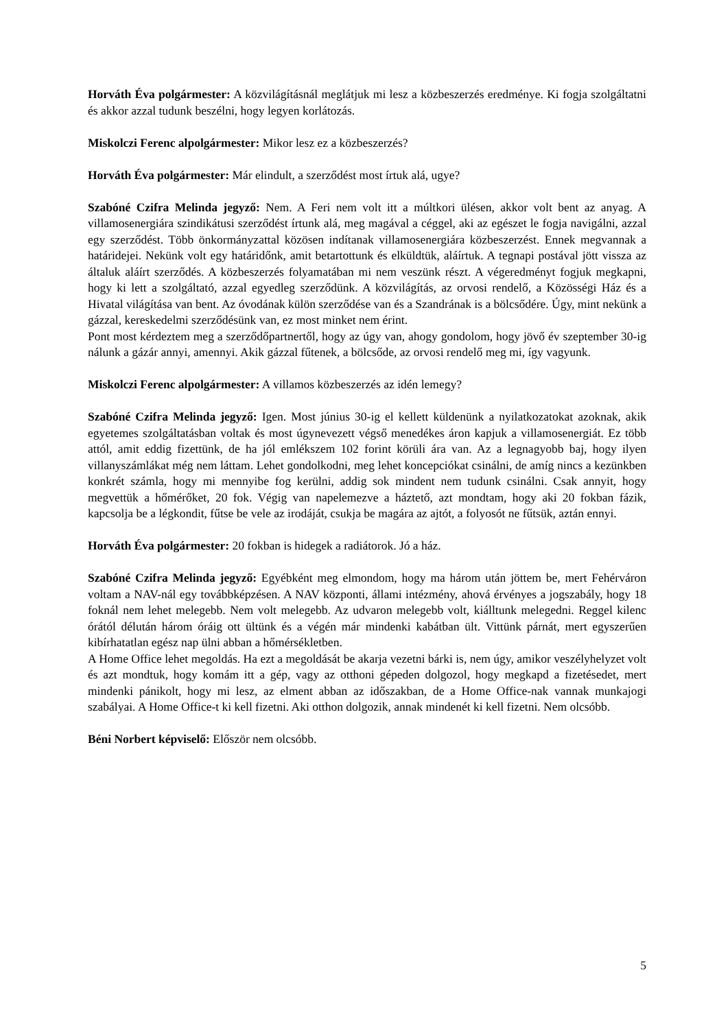Horváth Éva polgármester: A közvilágításnál meglátjuk mi lesz a közbeszerzés eredménye. Ki fogja szolgáltatni és akkor azzal tudunk beszélni, hogy legyen korlátozás.
Miskolczi Ferenc alpolgármester: Mikor lesz ez a közbeszerzés?
Horváth Éva polgármester: Már elindult, a szerződést most írtuk alá, ugye?
Szabóné Czifra Melinda jegyző: Nem. A Feri nem volt itt a múltkori ülésen, akkor volt bent az anyag. A villamosenergiára szindikátusi szerződést írtunk alá, meg magával a céggel, aki az egészet le fogja navigálni, azzal egy szerződést. Több önkormányzattal közösen indítanak villamosenergiára közbeszerzést. Ennek megvannak a határidejei. Nekünk volt egy határidőnk, amit betartottunk és elküldtük, aláírtuk. A tegnapi postával jött vissza az általuk aláírt szerződés. A közbeszerzés folyamatában mi nem veszünk részt. A végeredményt fogjuk megkapni, hogy ki lett a szolgáltató, azzal egyedleg szerződünk. A közvilágítás, az orvosi rendelő, a Közösségi Ház és a Hivatal világítása van bent. Az óvodának külön szerződése van és a Szandrának is a bölcsődére. Úgy, mint nekünk a gázzal, kereskedelmi szerződésünk van, ez most minket nem érint.
Pont most kérdeztem meg a szerződőpartnertől, hogy az úgy van, ahogy gondolom, hogy jövő év szeptember 30-ig nálunk a gázár annyi, amennyi. Akik gázzal fűtenek, a bölcsőde, az orvosi rendelő meg mi, így vagyunk.
Miskolczi Ferenc alpolgármester: A villamos közbeszerzés az idén lemegy?
Szabóné Czifra Melinda jegyző: Igen. Most június 30-ig el kellett küldenünk a nyilatkozatokat azoknak, akik egyetemes szolgáltatásban voltak és most úgynevezett végső menedékes áron kapjuk a villamosenergiát. Ez több attól, amit eddig fizettünk, de ha jól emlékszem 102 forint körüli ára van. Az a legnagyobb baj, hogy ilyen villanyszámlákat még nem láttam. Lehet gondolkodni, meg lehet koncepciókat csinálni, de amíg nincs a kezünkben konkrét számla, hogy mi mennyibe fog kerülni, addig sok mindent nem tudunk csinálni. Csak annyit, hogy megvettük a hőmérőket, 20 fok. Végig van napelemezve a háztető, azt mondtam, hogy aki 20 fokban fázik, kapcsolja be a légkondit, fűtse be vele az irodáját, csukja be magára az ajtót, a folyosót ne fűtsük, aztán ennyi.
Horváth Éva polgármester: 20 fokban is hidegek a radiátorok. Jó a ház.
Szabóné Czifra Melinda jegyző: Egyébként meg elmondom, hogy ma három után jöttem be, mert Fehérváron voltam a NAV-nál egy továbbképzésen. A NAV központi, állami intézmény, ahová érvényes a jogszabály, hogy 18 foknál nem lehet melegebb. Nem volt melegebb. Az udvaron melegebb volt, kiálltunk melegedni. Reggel kilenc órától délután három óráig ott ültünk és a végén már mindenki kabátban ült. Vittünk párnát, mert egyszerűen kibírhatatlan egész nap ülni abban a hőmérsékletben.
A Home Office lehet megoldás. Ha ezt a megoldását be akarja vezetni bárki is, nem úgy, amikor veszélyhelyzet volt és azt mondtuk, hogy komám itt a gép, vagy az otthoni gépeden dolgozol, hogy megkapd a fizetésedet, mert mindenki pánikolt, hogy mi lesz, az elment abban az időszakban, de a Home Office-nak vannak munkajogi szabályai. A Home Office-t ki kell fizetni. Aki otthon dolgozik, annak mindenét ki kell fizetni. Nem olcsóbb.
Béni Norbert képviselő: Először nem olcsóbb.
5